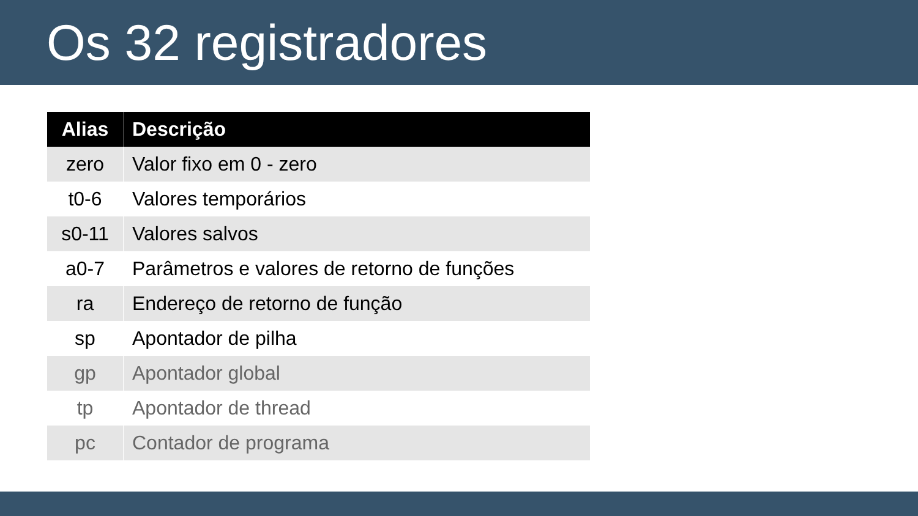Os 32 registradores
| Alias | Descrição |
| --- | --- |
| zero | Valor fixo em 0 - zero |
| t0-6 | Valores temporários |
| s0-11 | Valores salvos |
| a0-7 | Parâmetros e valores de retorno de funções |
| ra | Endereço de retorno de função |
| sp | Apontador de pilha |
| gp | Apontador global |
| tp | Apontador de thread |
| pc | Contador de programa |